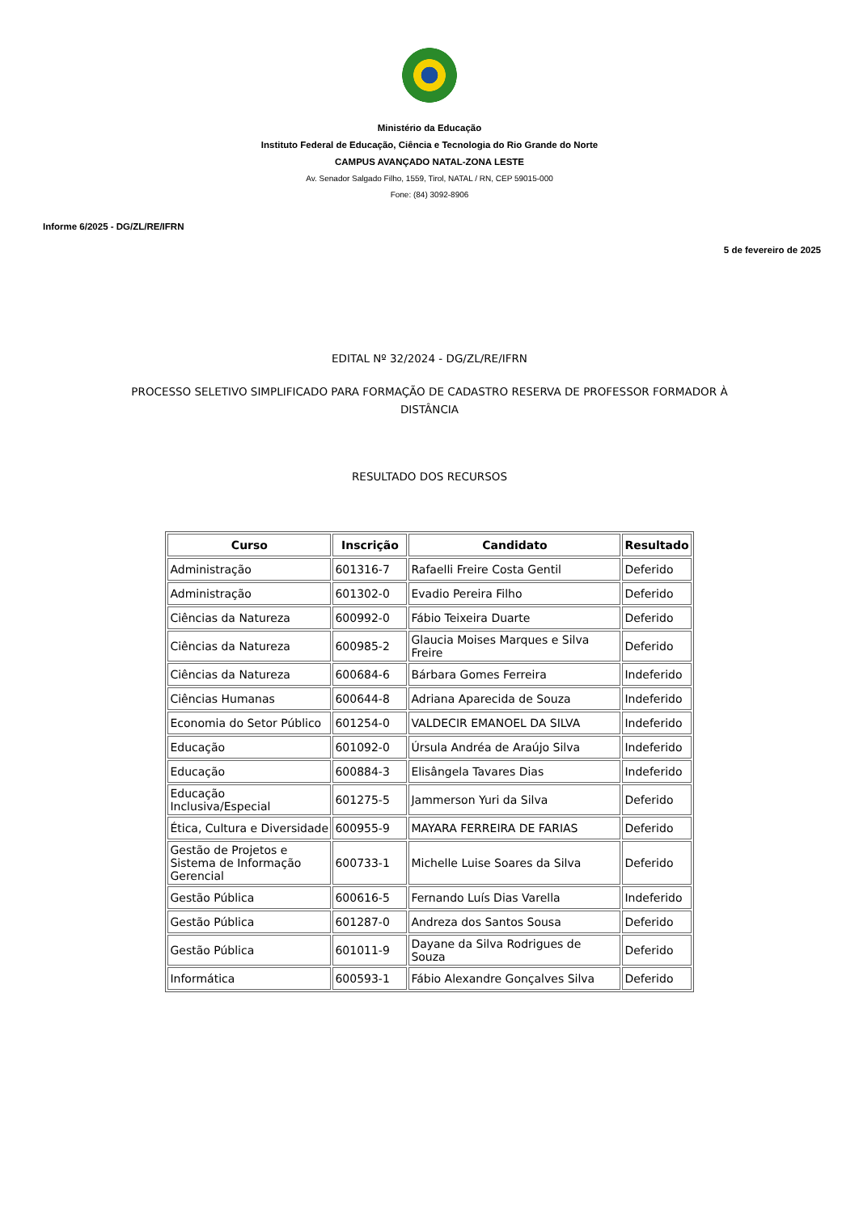Ministério da Educação
Instituto Federal de Educação, Ciência e Tecnologia do Rio Grande do Norte
CAMPUS AVANÇADO NATAL-ZONA LESTE
Av. Senador Salgado Filho, 1559, Tirol, NATAL / RN, CEP 59015-000
Fone: (84) 3092-8906
Informe 6/2025 - DG/ZL/RE/IFRN
5 de fevereiro de 2025
EDITAL Nº 32/2024 - DG/ZL/RE/IFRN
PROCESSO SELETIVO SIMPLIFICADO PARA FORMAÇÃO DE CADASTRO RESERVA DE PROFESSOR FORMADOR À DISTÂNCIA
RESULTADO DOS RECURSOS
| Curso | Inscrição | Candidato | Resultado |
| --- | --- | --- | --- |
| Administração | 601316-7 | Rafaelli Freire Costa Gentil | Deferido |
| Administração | 601302-0 | Evadio Pereira Filho | Deferido |
| Ciências da Natureza | 600992-0 | Fábio Teixeira Duarte | Deferido |
| Ciências da Natureza | 600985-2 | Glaucia Moises Marques e Silva Freire | Deferido |
| Ciências da Natureza | 600684-6 | Bárbara Gomes Ferreira | Indeferido |
| Ciências Humanas | 600644-8 | Adriana Aparecida de Souza | Indeferido |
| Economia do Setor Público | 601254-0 | VALDECIR EMANOEL DA SILVA | Indeferido |
| Educação | 601092-0 | Úrsula Andréa de Araújo Silva | Indeferido |
| Educação | 600884-3 | Elisângela Tavares Dias | Indeferido |
| Educação Inclusiva/Especial | 601275-5 | Jammerson Yuri da Silva | Deferido |
| Ética, Cultura e Diversidade | 600955-9 | MAYARA FERREIRA DE FARIAS | Deferido |
| Gestão de Projetos e Sistema de Informação Gerencial | 600733-1 | Michelle Luise Soares da Silva | Deferido |
| Gestão Pública | 600616-5 | Fernando Luís Dias Varella | Indeferido |
| Gestão Pública | 601287-0 | Andreza dos Santos Sousa | Deferido |
| Gestão Pública | 601011-9 | Dayane da Silva Rodrigues de Souza | Deferido |
| Informática | 600593-1 | Fábio Alexandre Gonçalves Silva | Deferido |